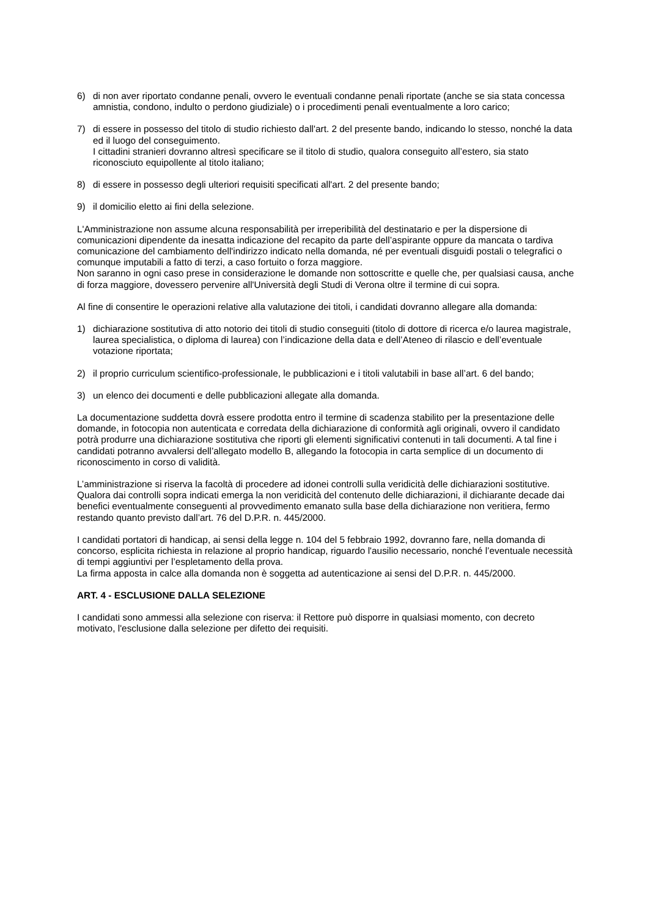6) di non aver riportato condanne penali, ovvero le eventuali condanne penali riportate (anche se sia stata concessa amnistia, condono, indulto o perdono giudiziale) o i procedimenti penali eventualmente a loro carico;
7) di essere in possesso del titolo di studio richiesto dall'art. 2 del presente bando, indicando lo stesso, nonché la data ed il luogo del conseguimento.
I cittadini stranieri dovranno altresì specificare se il titolo di studio, qualora conseguito all’estero, sia stato riconosciuto equipollente al titolo italiano;
8) di essere in possesso degli ulteriori requisiti specificati all'art. 2 del presente bando;
9) il domicilio eletto ai fini della selezione.
L'Amministrazione non assume alcuna responsabilità per irreperibilità del destinatario e per la dispersione di comunicazioni dipendente da inesatta indicazione del recapito da parte dell’aspirante oppure da mancata o tardiva comunicazione del cambiamento dell'indirizzo indicato nella domanda, né per eventuali disguidi postali o telegrafici o comunque imputabili a fatto di terzi, a caso fortuito o forza maggiore.
Non saranno in ogni caso prese in considerazione le domande non sottoscritte e quelle che, per qualsiasi causa, anche di forza maggiore, dovessero pervenire all'Università degli Studi di Verona oltre il termine di cui sopra.
Al fine di consentire le operazioni relative alla valutazione dei titoli, i candidati dovranno allegare alla domanda:
1) dichiarazione sostitutiva di atto notorio dei titoli di studio conseguiti (titolo di dottore di ricerca e/o laurea magistrale, laurea specialistica, o diploma di laurea) con l’indicazione della data e dell’Ateneo di rilascio e dell’eventuale votazione riportata;
2) il proprio curriculum scientifico-professionale, le pubblicazioni e i titoli valutabili in base all’art. 6 del bando;
3) un elenco dei documenti e delle pubblicazioni allegate alla domanda.
La documentazione suddetta dovrà essere prodotta entro il termine di scadenza stabilito per la presentazione delle domande, in fotocopia non autenticata e corredata della dichiarazione di conformità agli originali, ovvero il candidato potrà produrre una dichiarazione sostitutiva che riporti gli elementi significativi contenuti in tali documenti. A tal fine i candidati potranno avvalersi dell’allegato modello B, allegando la fotocopia in carta semplice di un documento di riconoscimento in corso di validità.
L’amministrazione si riserva la facoltà di procedere ad idonei controlli sulla veridicità delle dichiarazioni sostitutive. Qualora dai controlli sopra indicati emerga la non veridicità del contenuto delle dichiarazioni, il dichiarante decade dai benefici eventualmente conseguenti al provvedimento emanato sulla base della dichiarazione non veritiera, fermo restando quanto previsto dall’art. 76 del D.P.R. n. 445/2000.
I candidati portatori di handicap, ai sensi della legge n. 104 del 5 febbraio 1992, dovranno fare, nella domanda di concorso, esplicita richiesta in relazione al proprio handicap, riguardo l'ausilio necessario, nonché l’eventuale necessità di tempi aggiuntivi per l’espletamento della prova.
La firma apposta in calce alla domanda non è soggetta ad autenticazione ai sensi del D.P.R. n. 445/2000.
ART. 4 - ESCLUSIONE DALLA SELEZIONE
I candidati sono ammessi alla selezione con riserva: il Rettore può disporre in qualsiasi momento, con decreto motivato, l'esclusione dalla selezione per difetto dei requisiti.